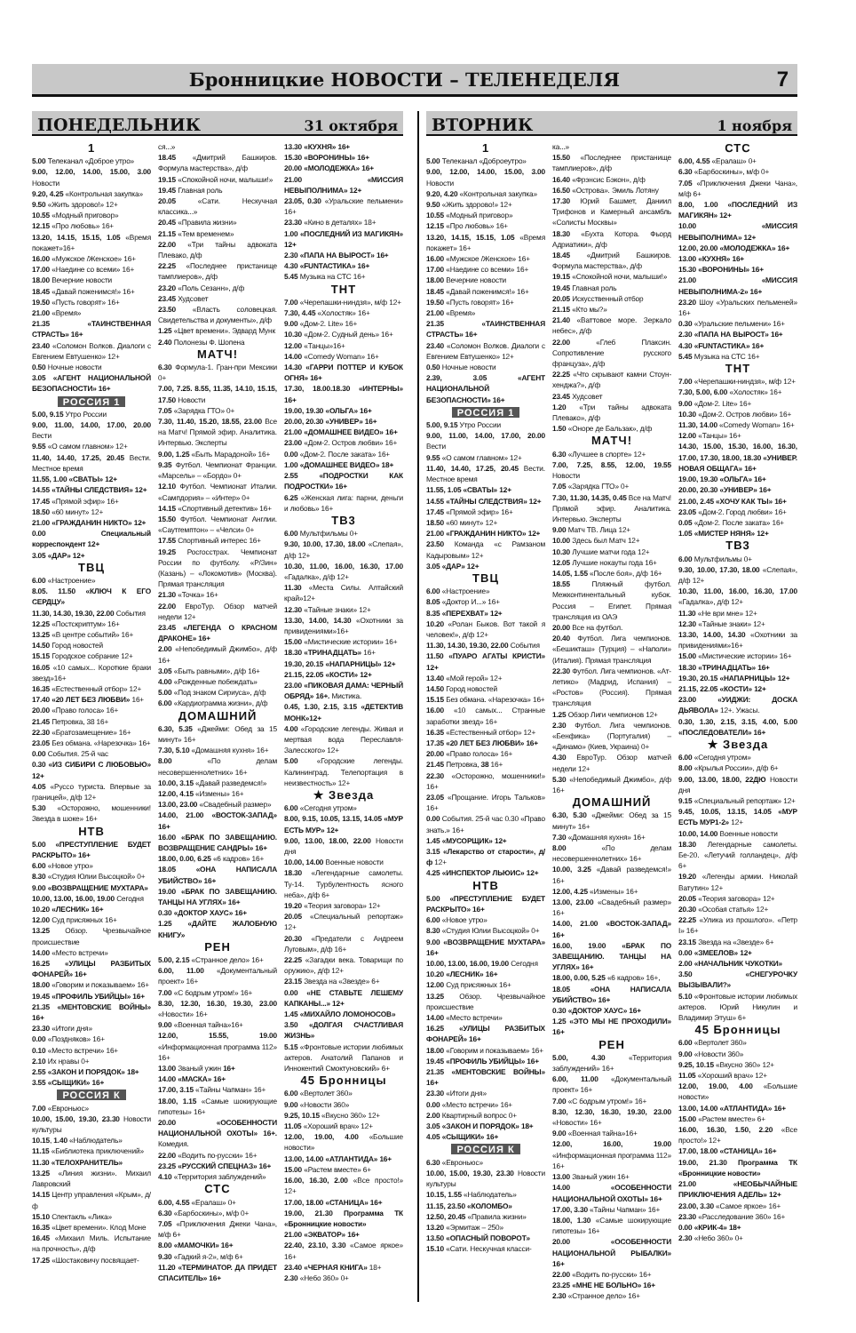Бронницкие НОВОСТИ – ТЕЛЕНЕДЕЛЯ
7
ПОНЕДЕЛЬНИК 31 октября
1
5.00 Телеканал «Доброе утро»
9.00, 12.00, 14.00, 15.00, 3.00 Новости
9.20, 4.25 «Контрольная закупка»
9.50 «Жить здорово!» 12+
10.55 «Модный приговор»
12.15 «Про любовь» 16+
13.20, 14.15, 15.15, 1.05 «Время покажет»16+
16.00 «Мужское /Женское» 16+
17.00 «Наедине со всеми» 16+
18.00 Вечерние новости
18.45 «Давай поженимся!» 16+
19.50 «Пусть говорят» 16+
21.00 «Время»
21.35 «ТАИНСТВЕННАЯ СТРАСТЬ» 16+
23.40 «Соломон Волков. Диалоги с Евгением Евтушенко» 12+
0.50 Ночные новости
3.05 «АГЕНТ НАЦИОНАЛЬНОЙ БЕЗОПАСНОСТИ» 16+
РОССИЯ 1
5.00, 9.15 Утро России
9.00, 11.00, 14.00, 17.00, 20.00 Вести
9.55 «О самом главном» 12+
11.40, 14.40, 17.25, 20.45 Вести. Местное время
11.55, 1.00 «СВАТЫ» 12+
14.55 «ТАЙНЫ СЛЕДСТВИЯ» 12+
17.45 «Прямой эфир» 16+
18.50 «60 минут» 12+
21.00 «ГРАЖДАНИН НИКТО» 12+
0.00 Специальный корреспондент 12+
3.05 «ДАР» 12+
ТВЦ
6.00 «Настроение»
8.05. 11.50 «КЛЮЧ К ЕГО СЕРДЦУ»
11.30, 14.30, 19.30, 22.00 События
12.25 «Постскриптум» 16+
13.25 «В центре событий» 16+
14.50 Город новостей
15.15 Городское собрание 12+
16.05 «10 самых... Короткие браки звезд»16+
16.35 «Естественный отбор» 12+
17.40 «20 ЛЕТ БЕЗ ЛЮБВИ» 16+
20.00 «Право голоса» 16+
21.45 Петровка, 38 16+
22.30 «Братозамещение» 16+
23.05 Без обмана. «Нарезочка» 16+
0.00 События. 25-й час
0.30 «ИЗ СИБИРИ С ЛЮБОВЬЮ» 12+
4.05 «Руссо туриста. Впервые за границей», д/ф 12+
5.30 «Осторожно, мошенники! Звезда в шоке» 16+
НТВ
5.00 «ПРЕСТУПЛЕНИЕ БУДЕТ РАСКРЫТО» 16+
6.00 «Новое утро»
8.30 «Студия Юлии Высоцкой» 0+
9.00 «ВОЗВРАЩЕНИЕ МУХТАРА»
10.00, 13.00, 16.00, 19.00 Сегодня
10.20 «ЛЕСНИК» 16+
12.00 Суд присяжных 16+
13.25 Обзор. Чрезвычайное происшествие
14.00 «Место встречи»
16.25 «УЛИЦЫ РАЗБИТЫХ ФОНАРЕЙ» 16+
18.00 «Говорим и показываем» 16+
19.45 «ПРОФИЛЬ УБИЙЦЫ» 16+
21.35 «МЕНТОВСКИЕ ВОЙНЫ» 16+
23.30 «Итоги дня»
0.00 «Поздняков» 16+
0.10 «Место встречи» 16+
2.10 Их нравы 0+
2.55 «ЗАКОН И ПОРЯДОК» 18+
3.55 «СЫЩИКИ» 16+
РОССИЯ К
7.00 «Евроньюс»
10.00, 15.00, 19.30, 23.30 Новости культуры
10.15, 1.40 «Наблюдатель»
11.15 «Библиотека приключений»
11.30 «ТЕЛОХРАНИТЕЛЬ»
13.25 «Линия жизни». Михаил Лавровский
14.15 Центр управления «Крым», д/ф
15.10 Спектакль «Лика»
16.35 «Цвет времени». Клод Моне
16.45 «Михаил Миль. Испытание на прочность», д/ф
17.25 «Шостаковичу посвящает-
ся...»
18.45 «Дмитрий Башкиров. Формула мастерства», д/ф
19.15 «Спокойной ночи, малыши!»
19.45 Главная роль
20.05 «Сати. Нескучная классика...»
20.45 «Правила жизни»
21.15 «Тем временем»
22.00 «Три тайны адвоката Плевако, д/ф
22.25 «Последнее пристанище тамплиеров», д/ф
23.20 «Поль Сезанн», д/ф
23.45 Худсовет
23.50 «Власть соловецкая. Свидетельства и документы», д/ф
1.25 «Цвет времени». Эдвард Мунк
2.40 Полонезы Ф. Шопена
МАТЧ!
6.30 Формула-1. Гран-при Мексики 0+
7.00, 7.25. 8.55, 11.35, 14.10, 15.15, 17.50 Новости
7.05 «Зарядка ГТО» 0+
7.30, 11.40, 15.20, 18.55, 23.00 Все на Матч! Прямой эфир. Аналитика. Интервью. Эксперты
9.00, 1.25 «Быть Марадоной» 16+
9.35 Футбол. Чемпионат Франции. «Марсель» – «Бордо» 0+
12.10 Футбол. Чемпионат Италии. «Сампдория» – «Интер» 0+
14.15 «Спортивный детектив» 16+
15.50 Футбол. Чемпионат Англии. «Саутгемптон» – «Челси» 0+
17.55 Спортивный интерес 16+
19.25 Росгосстрах. Чемпионат России по футболу. «Р/Зин» (Казань) – «Локомотив» (Москва). Прямая трансляция
21.30 «Точка» 16+
22.00 ЕвроТур. Обзор матчей недели 12+
23.45 «ЛЕГЕНДА О КРАСНОМ ДРАКОНЕ» 16+
2.00 «Непобедимый Джимбо», д/ф 16+
3.05 «Быть равными», д/ф 16+
4.00 «Рожденные побеждать»
5.00 «Под знаком Сириуса», д/ф
6.00 «Кардиограмма жизни», д/ф
ДОМАШНИЙ
6.30, 5.35 «Джейми: Обед за 15 минут» 16+
7.30, 5.10 «Домашняя кухня» 16+
8.00 «По делам несовершеннолетних» 16+
10.00, 3.15 «Давай разведемся!»
12.00, 4.15 «Измены» 16+
13.00, 23.00 «Свадебный размер»
14.00, 21.00 «ВОСТОК-ЗАПАД» 16+
16.00 «БРАК ПО ЗАВЕЩАНИЮ. ВОЗВРАЩЕНИЕ САНДРЫ» 16+
18.00, 0.00, 6.25 «6 кадров» 16+
18.05 «ОНА НАПИСАЛА УБИЙСТВО» 16+
19.00 «БРАК ПО ЗАВЕЩАНИЮ. ТАНЦЫ НА УГЛЯХ» 16+
0.30 «ДОКТОР ХАУС» 16+
1.25 «ДАЙТЕ ЖАЛОБНУЮ КНИГУ»
РЕН
5.00, 2.15 «Странное дело» 16+
6.00, 11.00 «Документальный проект» 16+
7.00 «С бодрым утром!» 16+
8.30, 12.30, 16.30, 19.30, 23.00 «Новости» 16+
9.00 «Военная тайна»16+
12.00, 15.55, 19.00 «Информационная программа 112» 16+
13.00 Званый ужин 16+
14.00 «МАСКА» 16+
17.00, 3.15 «Тайны Чапман» 16+
18.00, 1.15 «Самые шокирующие гипотезы» 16+
20.00 «ОСОБЕННОСТИ НАЦИОНАЛЬНОЙ ОХОТЫ» 16+. Комедия.
22.00 «Водить по-русски» 16+
23.25 «РУССКИЙ СПЕЦНАЗ» 16+
4.10 «Территория заблуждений»
СТС
6.00, 4.55 «Ералаш» 0+
6.30 «Барбоскины», м/ф 0+
7.05 «Приключения Джеки Чана», м/ф 6+
8.00 «МАМОЧКИ» 16+
9.30 «Гадкий я-2», м/ф 6+
11.20 «ТЕРМИНАТОР. ДА ПРИДЕТ СПАСИТЕЛЬ» 16+
13.30 «КУХНЯ» 16+
15.30 «ВОРОНИНЫ» 16+
20.00 «МОЛОДЕЖКА» 16+
21.00 «МИССИЯ НЕВЫПОЛНИМА» 12+
23.05, 0.30 «Уральские пельмени» 16+
23.30 «Кино в деталях» 18+
1.00 «ПОСЛЕДНИЙ ИЗ МАГИКЯН» 12+
2.30 «ПАПА НА ВЫРОСТ» 16+
4.30 «FUNТАСТИКА» 16+
5.45 Музыка на СТС 16+
ТНТ
7.00 «Черепашки-ниндзя», м/ф 12+
7.30, 4.45 «Холостяк» 16+
9.00 «Дом-2. Lite» 16+
10.30 «Дом-2. Судный день» 16+
12.00 «Танцы»16+
14.00 «Comedy Woman» 16+
14.30 «ГАРРИ ПОТТЕР И КУБОК ОГНЯ» 16+
17.30, 18.00.18.30 «ИНТЕРНЫ» 16+
19.00, 19.30 «ОЛЬГА» 16+
20.00, 20.30 «УНИВЕР» 16+
21.00 «ДОМАШНЕЕ ВИДЕО» 16+
23.00 «Дом-2. Остров любви» 16+
0.00 «Дом-2. После заката» 16+
1.00 «ДОМАШНЕЕ ВИДЕО» 18+
2.55 «ПОДРОСТКИ КАК ПОДРОСТКИ» 16+
6.25 «Женская лига: парни, деньги и любовь» 16+
ТВ3
6.00 Мультфильмы 0+
9.30, 10.00, 17.30, 18.00 «Слепая», д/ф 12+
10.30, 11.00, 16.00, 16.30, 17.00 «Гадалка», д/ф 12+
11.30 «Места Силы. Алтайский край»12+
12.30 «Тайные знаки» 12+
13.30, 14.00, 14.30 «Охотники за привидениями»16+
15.00 «Мистические истории» 16+
18.30 «ТРИНАДЦАТЬ» 16+
19.30, 20.15 «НАПАРНИЦЫ» 12+
21.15, 22.05 «КОСТИ» 12+
23.00 «ПИКОВАЯ ДАМА: ЧЕРНЫЙ ОБРЯД» 16+. Мистика.
0.45, 1.30, 2.15, 3.15 «ДЕТЕКТИВ МОНК»12+
4.00 «Городские легенды. Живая и мертвая вода Переславля-Залесского» 12+
5.00 «Городские легенды. Калининград. Телепортация в неизвестность» 12+
★ Звезда
6.00 «Сегодня утром»
8.00, 9.15, 10.05, 13.15, 14.05 «МУР ЕСТЬ МУР» 12+
9.00, 13.00, 18.00, 22.00 Новости дня
10.00, 14.00 Военные новости
18.30 «Легендарные самолеты. Ту-14. Турбулентность ясного неба», д/ф 6+
19.20 «Теория заговора» 12+
20.05 «Специальный репортаж» 12+
20.30 «Предатели с Андреем Луговым», д/ф 16+
22.25 «Загадки века. Товарищи по оружию», д/ф 12+
23.15 Звезда на «Звезде» 6+
0.00 «НЕ СТАВЬТЕ ЛЕШЕМУ КАПКАНЫ...» 12+
1.45 «МИХАЙЛО ЛОМОНОСОВ»
3.50 «ДОЛГАЯ СЧАСТЛИВАЯ ЖИЗНЬ»
5.15 «Фронтовые истории любимых актеров. Анатолий Папанов и Иннокентий Смоктуновский» 6+
45 Бронницы
6.00 «Вертолет 360»
9.00 «Новости 360»
9.25, 10.15 «Вкусно 360» 12+
11.05 «Хороший врач» 12+
12.00, 19.00, 4.00 «Большие новости»
13.00, 14.00 «АТЛАНТИДА» 16+
15.00 «Растем вместе» 6+
16.00, 16.30, 2.00 «Все просто!» 12+
17.00, 18.00 «СТАНИЦА» 16+
19.00, 21.30 Программа ТК «Бронницкие новости»
21.00 «ЭКВАТОР» 16+
22.40, 23.10, 3.30 «Самое яркое» 16+
23.40 «ЧЕРНАЯ КНИГА» 18+
2.30 «Небо 360» 0+
ВТОРНИК 1 ноября
1
5.00 Телеканал «Доброеутро»
9.00, 12.00, 14.00, 15.00, 3.00 Новости
9.20, 4.20 «Контрольная закупка»
9.50 «Жить здорово!» 12+
10.55 «Модный приговор»
12.15 «Про любовь» 16+
13.20, 14.15, 15.15, 1.05 «Время покажет» 16+
16.00 «Мужское /Женское» 16+
17.00 «Наедине со всеми» 16+
18.00 Вечерние новости
18.45 «Давай поженимся!» 16+
19.50 «Пусть говорят» 16+
21.00 «Время»
21.35 «ТАИНСТВЕННАЯ СТРАСТЬ» 16+
23.40 «Соломон Волков. Диалоги с Евгением Евтушенко» 12+
0.50 Ночные новости
2.39, 3.05 «АГЕНТ НАЦИОНАЛЬНОЙ БЕЗОПАСНОСТИ» 16+
РОССИЯ 1
5.00, 9.15 Утро России
9.00, 11.00, 14.00, 17.00, 20.00 Вести
9.55 «О самом главном» 12+
11.40, 14.40, 17.25, 20.45 Вести. Местное время
11.55, 1.05 «СВАТЫ» 12+
14.55 «ТАЙНЫ СЛЕДСТВИЯ» 12+
17.45 «Прямой эфир» 16+
18.50 «60 минут» 12+
21.00 «ГРАЖДАНИН НИКТО» 12+
23.50 Команда «с Рамзаном Кадыровым» 12+
3.05 «ДАР» 12+
ТВЦ
6.00 «Настроение»
8.05 «Доктор И...» 16+
8.35 «ПЕРЕХВАТ» 12+
10.20 «Ролан Быков. Вот такой я человек!», д/ф 12+
11.30, 14.30, 19.30, 22.00 События
11.50 «ПУАРО АГАТЫ КРИСТИ» 12+
13.40 «Мой герой» 12+
14.50 Город новостей
15.15 Без обмана. «Нарезочка» 16+
16.00 «10 самых... Странные заработки звезд» 16+
16.35 «Естественный отбор» 12+
17.35 «20 ЛЕТ БЕЗ ЛЮБВИ» 16+
20.00 «Право голоса» 16+
21.45 Петровка, 38 16+
22.30 «Осторожно, мошенники!» 16+
23.05 «Прощание. Игорь Тальков» 16+
0.00 События. 25-й час 0.30 «Право знать.» 16+
1.45 «МУСОРЩИК» 12+
3.15 «Лекарство от старости», д/ф 12+
4.25 «ИНСПЕКТОР ЛЬЮИС» 12+
НТВ
5.00 «ПРЕСТУПЛЕНИЕ БУДЕТ РАСКРЫТО» 16+
6.00 «Новое утро»
8.30 «Студия Юлии Высоцкой» 0+
9.00 «ВОЗВРАЩЕНИЕ МУХТАРА» 16+
10.00, 13.00, 16.00, 19.00 Сегодня
10.20 «ЛЕСНИК» 16+
12.00 Суд присяжных 16+
13.25 Обзор. Чрезвычайное происшествие
14.00 «Место встречи»
16.25 «УЛИЦЫ РАЗБИТЫХ ФОНАРЕЙ» 16+
18.00 «Говорим и показываем» 16+
19.45 «ПРОФИЛЬ УБИЙЦЫ» 16+
21.35 «МЕНТОВСКИЕ ВОЙНЫ» 16+
23.30 «Итоги дня»
0.00 «Место встречи» 16+
2.00 Квартирный вопрос 0+
3.05 «ЗАКОН И ПОРЯДОК» 18+
4.05 «СЫЩИКИ» 16+
РОССИЯ К
6.30 «Евроньюс»
10.00, 15.00, 19.30, 23.30 Новости культуры
10.15, 1.55 «Наблюдатель»
11.15, 23.50 «КОЛОМБО»
12.50, 20.45 «Правила жизни»
13.20 «Эрмитаж – 250»
13.50 «ОПАСНЫЙ ПОВОРОТ»
15.10 «Сати. Нескучная класси-
ка...»
15.50 «Последнее пристанище тамплиеров», д/ф
16.40 «Фрэнсис Бэкон», д/ф
16.50 «Острова». Эмиль Лотяну
17.30 Юрий Башмет, Даниил Трифонов и Камерный ансамбль «Солисты Москвы»
18.30 «Бухта Котора. Фьорд Адриатики», д/ф
18.45 «Дмитрий Башкиров. Формула мастерства», д/ф
19.15 «Спокойной ночи, малыши!»
19.45 Главная роль
20.05 Искусственный отбор
21.15 «Кто мы?»
21.40 «Ваттовое море. Зеркало небес», д/ф
22.00 «Глеб Плаксин. Сопротивление русского француза», д/ф
22.25 «Что скрывают камни Стоун-хенджа?», д/ф
23.45 Худсовет
1.20 «Три тайны адвоката Плевако», д/ф
1.50 «Оноре де Бальзак», д/ф
МАТЧ!
6.30 «Лучшее в спорте» 12+
7.00, 7.25, 8.55, 12.00, 19.55 Новости
7.05 «Зарядка ГТО» 0+
7.30, 11.30, 14.35, 0.45 Все на Матч! Прямой эфир. Аналитика. Интервью. Эксперты
9.00 Матч ТВ. Лица 12+
10.00 Здесь был Матч 12+
10.30 Лучшие матчи года 12+
12.05 Лучшие нокауты года 16+
14.05, 1.55 «После боя», д/ф 16+
18.55 Пляжный футбол. Межконтинентальный кубок. Россия – Египет. Прямая трансляция из ОАЭ
20.00 Все на футбол.
20.40 Футбол. Лига чемпионов. «Бешикташ» (Турция) – «Наполи» (Италия). Прямая трансляция
22.30 Футбол. Лига чемпионов. «Ат-летико» (Мадрид, Испания) – «Ростов» (Россия). Прямая трансляция
1.25 Обзор Лиги чемпионов 12+
2.30 Футбол. Лига чемпионов. «Бенфика» (Португалия) – «Динамо» (Киев, Украина) 0+
4.30 ЕвроТур. Обзор матчей недели 12+
5.30 «Непобедимый Джимбо», д/ф 16+
ДОМАШНИЙ
6.30, 5.30 «Джейми: Обед за 15 минут» 16+
7.30 «Домашняя кухня» 16+
8.00 «По делам несовершеннолетних» 16+
10.00, 3.25 «Давай разведемся!» 16+
12.00, 4.25 «Измены» 16+
13.00, 23.00 «Свадебный размер» 16+
14.00, 21.00 «ВОСТОК-ЗАПАД» 16+
16.00, 19.00 «БРАК ПО ЗАВЕЩАНИЮ. ТАНЦЫ НА УГЛЯХ» 16+
18.00, 0.00, 5.25 «6 кадров» 16+,
18.05 «ОНА НАПИСАЛА УБИЙСТВО» 16+
0.30 «ДОКТОР ХАУС» 16+
1.25 «ЭТО МЫ НЕ ПРОХОДИЛИ» 16+
РЕН
5.00, 4.30 «Территория заблуждений» 16+
6.00, 11.00 «Документальный проект» 16+
7.00 «С бодрым утром!» 16+
8.30, 12.30, 16.30, 19.30, 23.00 «Новости» 16+
9.00 «Военная тайна»16+
12.00, 16.00, 19.00 «Информационная программа 112» 16+
13.00 Званый ужин 16+
14.00 «ОСОБЕННОСТИ НАЦИОНАЛЬНОЙ ОХОТЫ» 16+
17.00, 3.30 «Тайны Чапман» 16+
18.00, 1.30 «Самые шокирующие гипотезы» 16+
20.00 «ОСОБЕННОСТИ НАЦИОНАЛЬНОЙ РЫБАЛКИ» 16+
22.00 «Водить по-русски» 16+
23.25 «МНЕ НЕ БОЛЬНО» 16+
2.30 «Странное дело» 16+
СТС
6.00, 4.55 «Ералаш» 0+
6.30 «Барбоскины», м/ф 0+
7.05 «Приключения Джеки Чана», м/ф 6+
8.00, 1.00 «ПОСЛЕДНИЙ ИЗ МАГИКЯН» 12+
10.00 «МИССИЯ НЕВЫПОЛНИМА» 12+
12.00, 20.00 «МОЛОДЕЖКА» 16+
13.00 «КУХНЯ» 16+
15.30 «ВОРОНИНЫ» 16+
21.00 «МИССИЯ НЕВЫПОЛНИМА-2» 16+
23.20 Шоу «Уральских пельменей» 16+
0.30 «Уральские пельмени» 16+
2.30 «ПАПА НА ВЫРОСТ» 16+
4.30 «FUNТАСТИКА» 16+
5.45 Музыка на СТС 16+
ТНТ
7.00 «Черепашки-ниндзя», м/ф 12+
7.30, 5.00, 6.00 «Холостяк» 16+
9.00 «Дом-2. Lite» 16+
10.30 «Дом-2. Остров любви» 16+
11.30, 14.00 «Comedy Woman» 16+
12.00 «Танцы» 16+
14.30, 15.00, 15.30, 16.00, 16.30, 17.00, 17.30, 18.00, 18.30 «УНИВЕР. НОВАЯ ОБЩАГА» 16+
19.00, 19.30 «ОЛЬГА» 16+
20.00, 20.30 «УНИВЕР» 16+
21.00, 2.45 «ХОЧУ КАК ТЫ» 16+
23.05 «Дом-2. Город любви» 16+
0.05 «Дом-2. После заката» 16+
1.05 «МИСТЕР НЯНЯ» 12+
ТВ3
6.00 Мультфильмы 0+
9.30, 10.00, 17.30, 18.00 «Слепая», д/ф 12+
10.30, 11.00, 16.00, 16.30, 17.00 «Гадалка», д/ф 12+
11.30 «Не ври мне» 12+
12.30 «Тайные знаки» 12+
13.30, 14.00, 14.30 «Охотники за привидениями»16+
15.00 «Мистические истории» 16+
18.30 «ТРИНАДЦАТЬ» 16+
19.30, 20.15 «НАПАРНИЦЫ» 12+
21.15, 22.05 «КОСТИ» 12+
23.00 «УИДЖИ: ДОСКА ДЬЯВОЛА» 12+. Ужасы.
0.30, 1.30, 2.15, 3.15, 4.00, 5.00 «ПОСЛЕДОВАТЕЛИ» 16+
★ Звезда
6.00 «Сегодня утром»
8.00 «Крылья России», д/ф 6+
9.00, 13.00, 18.00, 22ДЮ Новости дня
9.15 «Специальный репортаж» 12+
9.45, 10.05, 13.15, 14.05 «МУР ЕСТЬ МУР1-2» 12+
10.00, 14.00 Военные новости
18.30 Легендарные самолеты. Бе-20. «Летучий голландец», д/ф 6+
19.20 «Легенды армии. Николай Ватутин» 12+
20.05 «Теория заговора» 12+
20.30 «Особая статья» 12+
22.25 «Улика из прошлого». «Петр I» 16+
23.15 Звезда на «Звезде» 6+
0.00 «ЗМЕЕЛОВ» 12+
2.00 «НАЧАЛЬНИК ЧУКОТКИ»
3.50 «СНЕГУРОЧКУ ВЫЗЫВАЛИ?»
5.10 «Фронтовые истории любимых актеров. Юрий Никулин и Владимир Этуш» 6+
45 Бронницы
6.00 «Вертолет 360»
9.00 «Новости 360»
9.25, 10.15 «Вкусно 360» 12+
11.05 «Хороший врач» 12+
12.00, 19.00, 4.00 «Большие новости»
13.00, 14.00 «АТЛАНТИДА» 16+
15.00 «Растем вместе» 6+
16.00, 16.30, 1.50, 2.20 «Все просто!» 12+
17.00, 18.00 «СТАНИЦА» 16+
19.00, 21.30 Программа ТК «Бронницкие новости»
21.00 «НЕОБЫЧАЙНЫЕ ПРИКЛЮЧЕНИЯ АДЕЛЬ» 12+
23.00, 3.30 «Самое яркое» 16+
23.30 «Расследование 360» 16+
0.00 «КРИК-4» 18+
2.30 «Небо 360» 0+